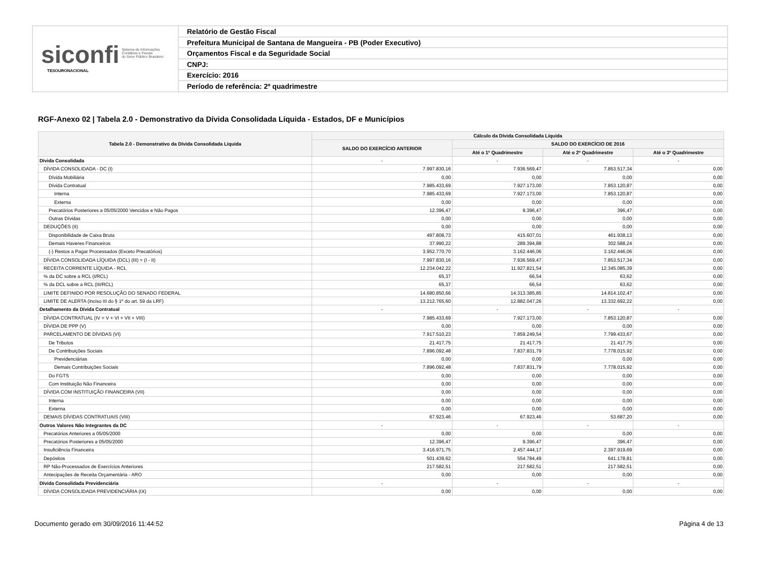siconfi Sistema de Informações
Contábeis e Fiscais
do Setor Público Brasileiro
TESOURONACIONAL
Relatório de Gestão Fiscal
Prefeitura Municipal de Santana de Mangueira - PB (Poder Executivo)
Orçamentos Fiscal e da Seguridade Social
CNPJ:
Exercício: 2016
Período de referência: 2º quadrimestre
RGF-Anexo 02 | Tabela 2.0 - Demonstrativo da Dívida Consolidada Líquida - Estados, DF e Municípios
| Tabela 2.0 - Demonstrativo da Dívida Consolidada Líquida | Cálculo da Dívida Consolidada Líquida | | | |
| --- | --- | --- | --- | --- |
| | SALDO DO EXERCÍCIO ANTERIOR | SALDO DO EXERCÍCIO DE 2016 | | |
| | | Até o 1º Quadrimestre | Até o 2º Quadrimestre | Até o 3º Quadrimestre |
| Dívida Consolidada | - | - | - | - |
| DÍVIDA CONSOLIDADA - DC (I) | 7.997.830,16 | 7.936.569,47 | 7.853.517,34 | 0,00 |
| Dívida Mobiliária | 0,00 | 0,00 | 0,00 | 0,00 |
| Dívida Contratual | 7.985.433,69 | 7.927.173,00 | 7.853.120,87 | 0,00 |
| Interna | 7.985.433,69 | 7.927.173,00 | 7.853.120,87 | 0,00 |
| Externa | 0,00 | 0,00 | 0,00 | 0,00 |
| Precatórios Posteriores a 05/05/2000 Vencidos e Não Pagos | 12.396,47 | 9.396,47 | 396,47 | 0,00 |
| Outras Dívidas | 0,00 | 0,00 | 0,00 | 0,00 |
| DEDUÇÕES (II) | 0,00 | 0,00 | 0,00 | 0,00 |
| Disponibilidade de Caixa Bruta | 497.808,73 | 415.607,01 | 461.938,13 | 0,00 |
| Demais Haveres Financeiros | 37.990,22 | 289.394,88 | 302.588,24 | 0,00 |
| (-) Restos a Pagar Processados (Exceto Precatórios) | 3.952.770,70 | 3.162.446,06 | 3.162.446,06 | 0,00 |
| DÍVIDA CONSOLIDADA LÍQUIDA (DCL) (III) = (I - II) | 7.997.830,16 | 7.936.569,47 | 7.853.517,34 | 0,00 |
| RECEITA CORRENTE LÍQUIDA - RCL | 12.234.042,22 | 11.927.821,54 | 12.345.085,39 | 0,00 |
| % da DC sobre a RCL (I/RCL) | 65,37 | 66,54 | 63,62 | 0,00 |
| % da DCL sobre a RCL (III/RCL) | 65,37 | 66,54 | 63,62 | 0,00 |
| LIMITE DEFINIDO POR RESOLUÇÃO DO SENADO FEDERAL | 14.680.850,66 | 14.313.385,85 | 14.814.102,47 | 0,00 |
| LIMITE DE ALERTA (inciso III do § 1º do art. 59 da LRF) | 13.212.765,60 | 12.882.047,26 | 13.332.692,22 | 0,00 |
| Detalhamento da Dívida Contratual | - | - | - | - |
| DÍVIDA CONTRATUAL (IV = V + VI + VII + VIII) | 7.985.433,69 | 7.927.173,00 | 7.853.120,87 | 0,00 |
| DÍVIDA DE PPP (V) | 0,00 | 0,00 | 0,00 | 0,00 |
| PARCELAMENTO DE DÍVIDAS (VI) | 7.917.510,23 | 7.859.249,54 | 7.799.433,67 | 0,00 |
| De Tributos | 21.417,75 | 21.417,75 | 21.417,75 | 0,00 |
| De Contribuições Sociais | 7.896.092,48 | 7.837.831,79 | 7.778.015,92 | 0,00 |
| Previdenciárias | 0,00 | 0,00 | 0,00 | 0,00 |
| Demais Contribuições Sociais | 7.896.092,48 | 7.837.831,79 | 7.778.015,92 | 0,00 |
| Do FGTS | 0,00 | 0,00 | 0,00 | 0,00 |
| Com Instituição Não Financeira | 0,00 | 0,00 | 0,00 | 0,00 |
| DÍVIDA COM INSTITUIÇÃO FINANCEIRA (VII) | 0,00 | 0,00 | 0,00 | 0,00 |
| Interna | 0,00 | 0,00 | 0,00 | 0,00 |
| Externa | 0,00 | 0,00 | 0,00 | 0,00 |
| DEMAIS DÍVIDAS CONTRATUAIS (VIII) | 67.923,46 | 67.923,46 | 53.687,20 | 0,00 |
| Outros Valores Não Integrantes da DC | - | - | - | - |
| Precatórios Anteriores a 05/05/2000 | 0,00 | 0,00 | 0,00 | 0,00 |
| Precatórios Posteriores a 05/05/2000 | 12.396,47 | 9.396,47 | 396,47 | 0,00 |
| Insuficiência Financeira | 3.416.971,75 | 2.457.444,17 | 2.397.919,69 | 0,00 |
| Depósitos | 501.439,62 | 554.784,49 | 641.178,81 | 0,00 |
| RP Não-Processados de Exercícios Anteriores | 217.582,51 | 217.582,51 | 217.582,51 | 0,00 |
| Antecipações de Receita Orçamentária - ARO | 0,00 | 0,00 | 0,00 | 0,00 |
| Dívida Consolidada Previdenciária | - | - | - | - |
| DÍVIDA CONSOLIDADA PREVIDENCIÁRIA (IX) | 0,00 | 0,00 | 0,00 | 0,00 |
Documento gerado em 30/09/2016 11:44:52 Página 4 de 13